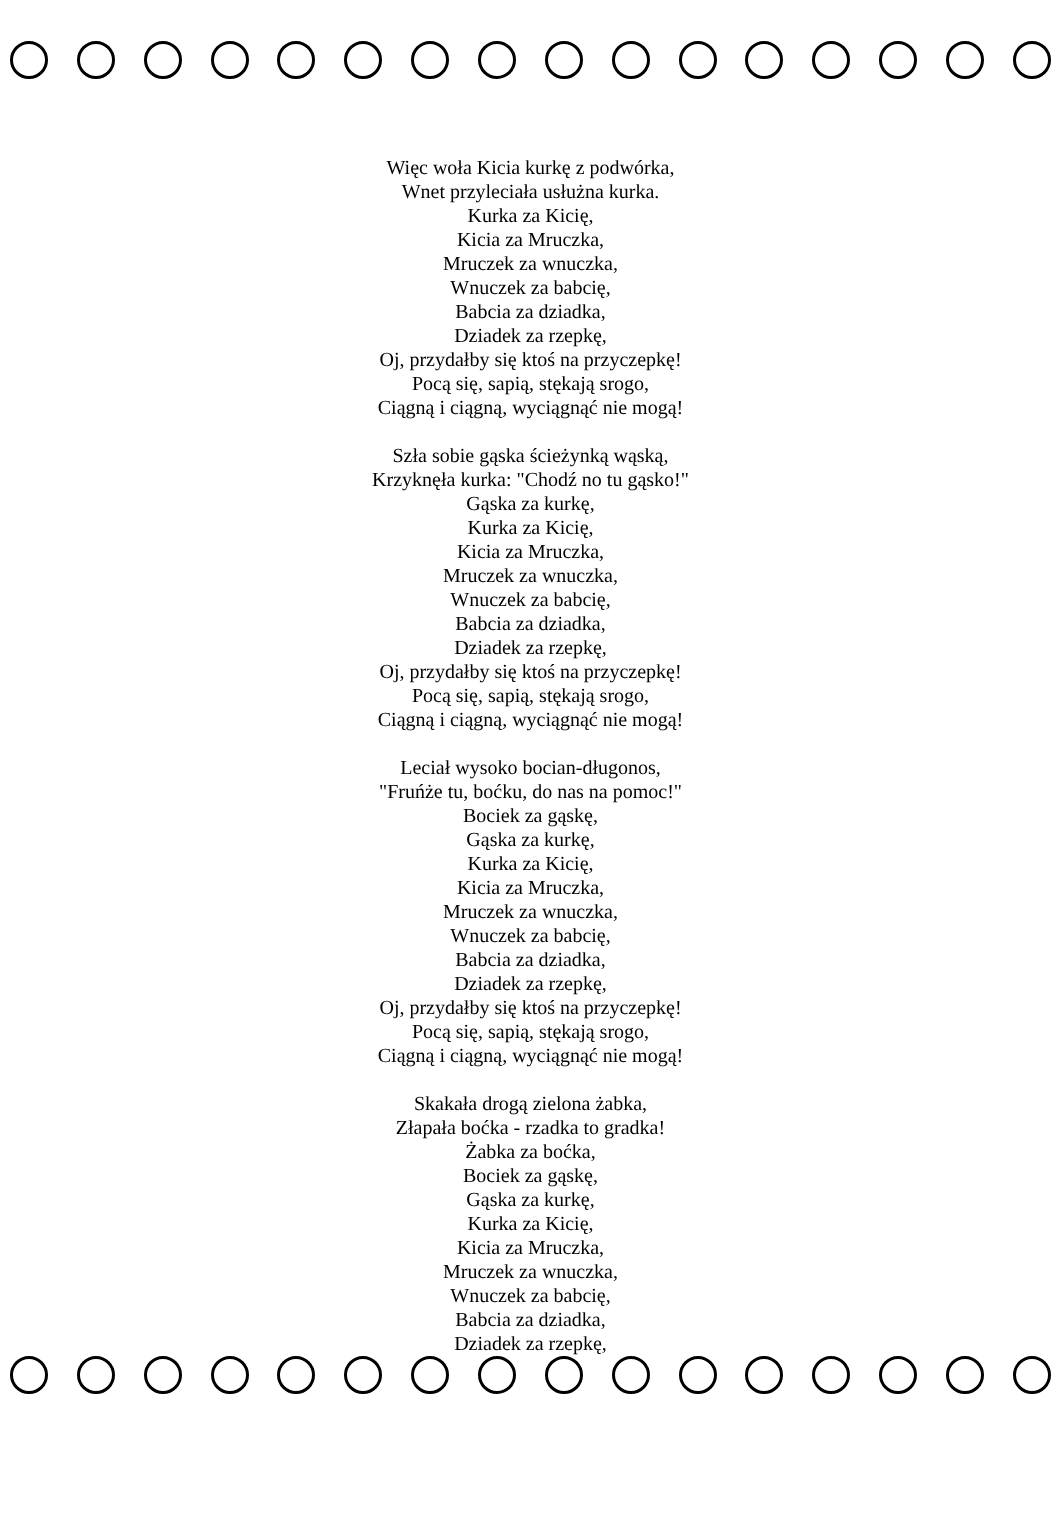Więc woła Kicia kurkę z podwórka,
Wnet przyleciała usłużna kurka.
Kurka za Kicię,
Kicia za Mruczka,
Mruczek za wnuczka,
Wnuczek za babcię,
Babcia za dziadka,
Dziadek za rzepkę,
Oj, przydałby się ktoś na przyczepkę!
Pocą się, sapią, stękają srogo,
Ciągną i ciągną, wyciągnąć nie mogą!
Szła sobie gąska ścieżynką wąską,
Krzyknęła kurka: "Chodź no tu gąsko!"
Gąska za kurkę,
Kurka za Kicię,
Kicia za Mruczka,
Mruczek za wnuczka,
Wnuczek za babcię,
Babcia za dziadka,
Dziadek za rzepkę,
Oj, przydałby się ktoś na przyczepkę!
Pocą się, sapią, stękają srogo,
Ciągną i ciągną, wyciągnąć nie mogą!
Leciał wysoko bocian-długonos,
"Fruńże tu, boćku, do nas na pomoc!"
Bociek za gąskę,
Gąska za kurkę,
Kurka za Kicię,
Kicia za Mruczka,
Mruczek za wnuczka,
Wnuczek za babcię,
Babcia za dziadka,
Dziadek za rzepkę,
Oj, przydałby się ktoś na przyczepkę!
Pocą się, sapią, stękają srogo,
Ciągną i ciągną, wyciągnąć nie mogą!
Skakała drogą zielona żabka,
Złapała boćka - rzadka to gradka!
Żabka za boćka,
Bociek za gąskę,
Gąska za kurkę,
Kurka za Kicię,
Kicia za Mruczka,
Mruczek za wnuczka,
Wnuczek za babcię,
Babcia za dziadka,
Dziadek za rzepkę,